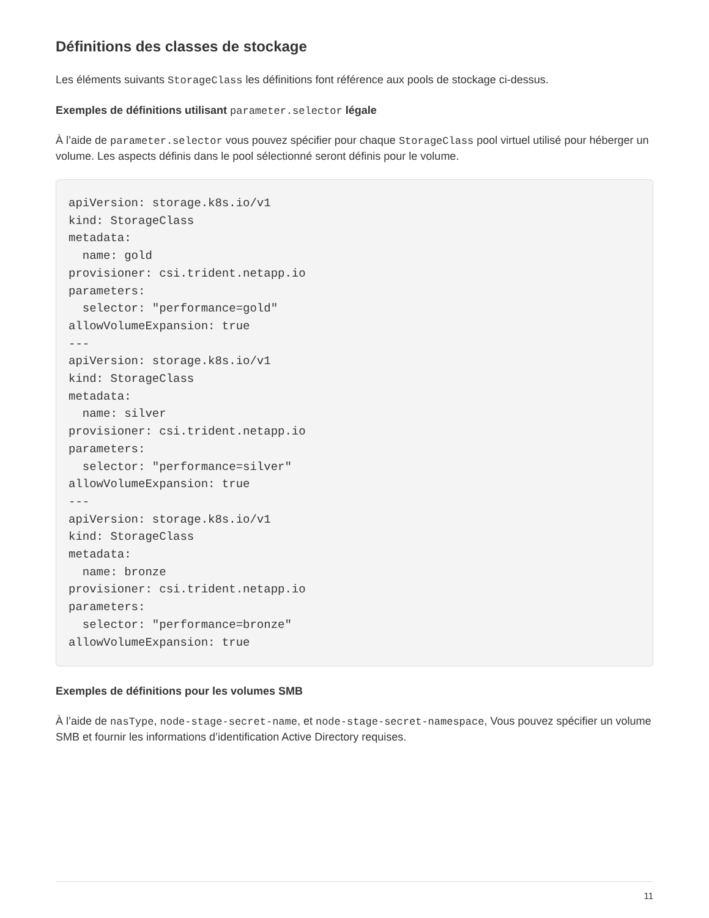Définitions des classes de stockage
Les éléments suivants StorageClass les définitions font référence aux pools de stockage ci-dessus.
Exemples de définitions utilisant parameter.selector légale
À l’aide de parameter.selector vous pouvez spécifier pour chaque StorageClass pool virtuel utilisé pour héberger un volume. Les aspects définis dans le pool sélectionné seront définis pour le volume.
apiVersion: storage.k8s.io/v1
kind: StorageClass
metadata:
  name: gold
provisioner: csi.trident.netapp.io
parameters:
  selector: "performance=gold"
allowVolumeExpansion: true
---
apiVersion: storage.k8s.io/v1
kind: StorageClass
metadata:
  name: silver
provisioner: csi.trident.netapp.io
parameters:
  selector: "performance=silver"
allowVolumeExpansion: true
---
apiVersion: storage.k8s.io/v1
kind: StorageClass
metadata:
  name: bronze
provisioner: csi.trident.netapp.io
parameters:
  selector: "performance=bronze"
allowVolumeExpansion: true
Exemples de définitions pour les volumes SMB
À l’aide de nasType, node-stage-secret-name, et node-stage-secret-namespace, Vous pouvez spécifier un volume SMB et fournir les informations d’identification Active Directory requises.
11